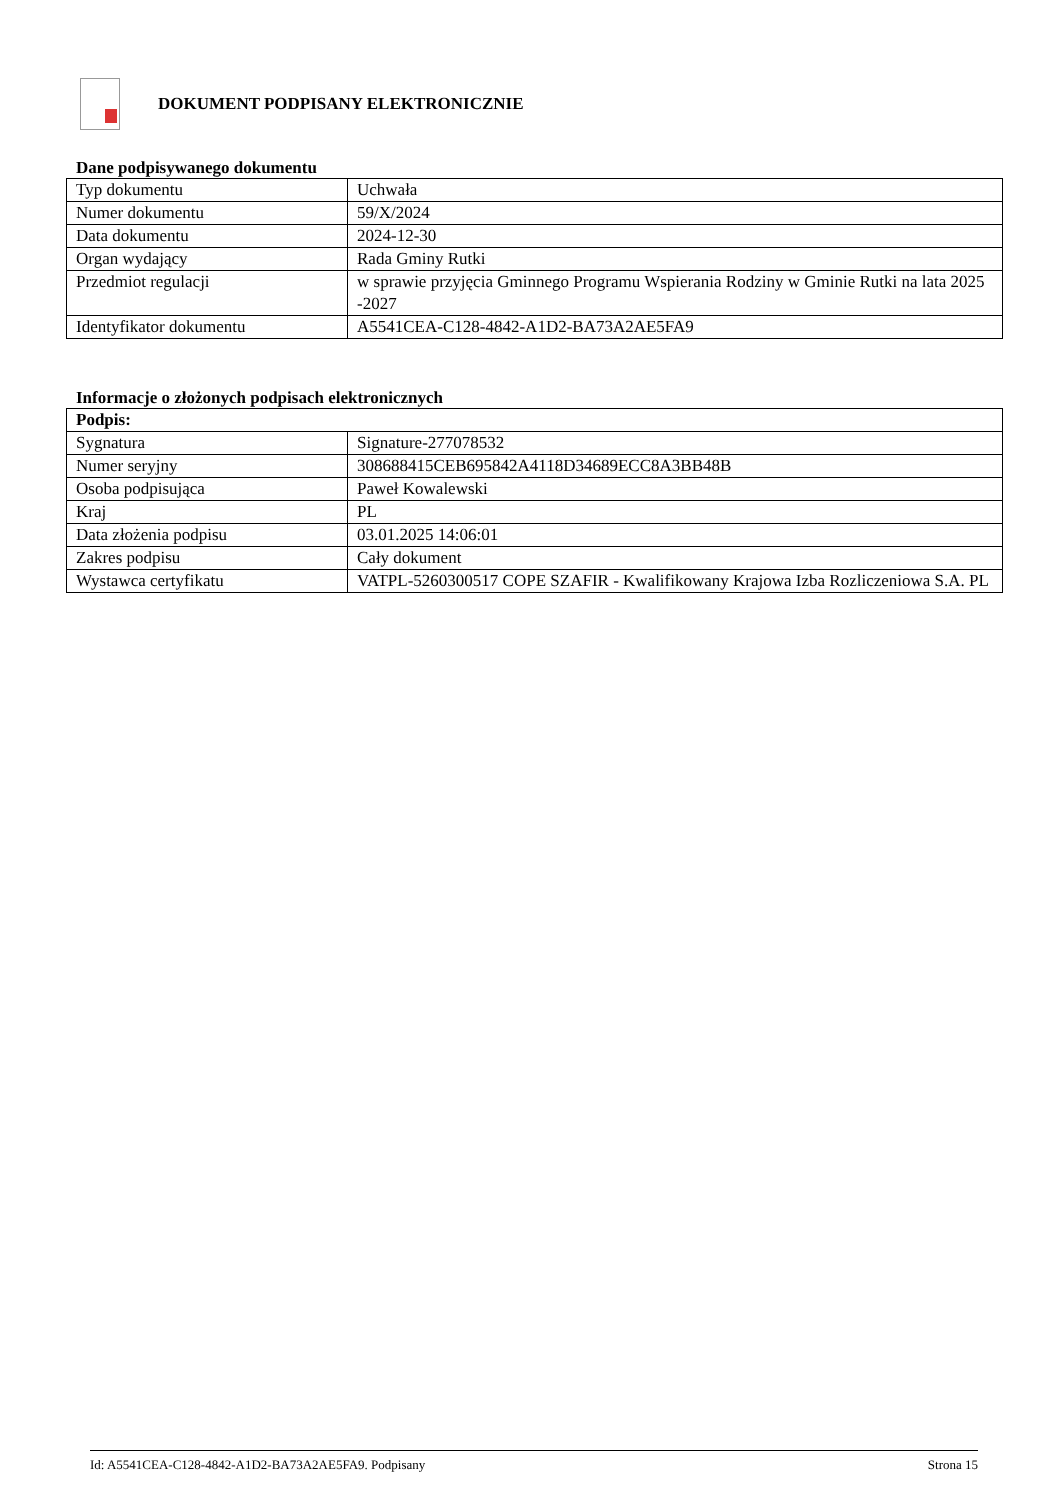DOKUMENT PODPISANY ELEKTRONICZNIE
Dane podpisywanego dokumentu
| Typ dokumentu | Uchwała |
| Numer dokumentu | 59/X/2024 |
| Data dokumentu | 2024-12-30 |
| Organ wydający | Rada Gminy Rutki |
| Przedmiot regulacji | w sprawie przyjęcia Gminnego Programu Wspierania Rodziny w Gminie Rutki na lata 2025 -2027 |
| Identyfikator dokumentu | A5541CEA-C128-4842-A1D2-BA73A2AE5FA9 |
Informacje o złożonych podpisach elektronicznych
| Podpis: | |
| Sygnatura | Signature-277078532 |
| Numer seryjny | 308688415CEB695842A4118D34689ECC8A3BB48B |
| Osoba podpisująca | Paweł Kowalewski |
| Kraj | PL |
| Data złożenia podpisu | 03.01.2025 14:06:01 |
| Zakres podpisu | Cały dokument |
| Wystawca certyfikatu | VATPL-5260300517 COPE SZAFIR - Kwalifikowany Krajowa Izba Rozliczeniowa S.A. PL |
Id: A5541CEA-C128-4842-A1D2-BA73A2AE5FA9. Podpisany Strona 15